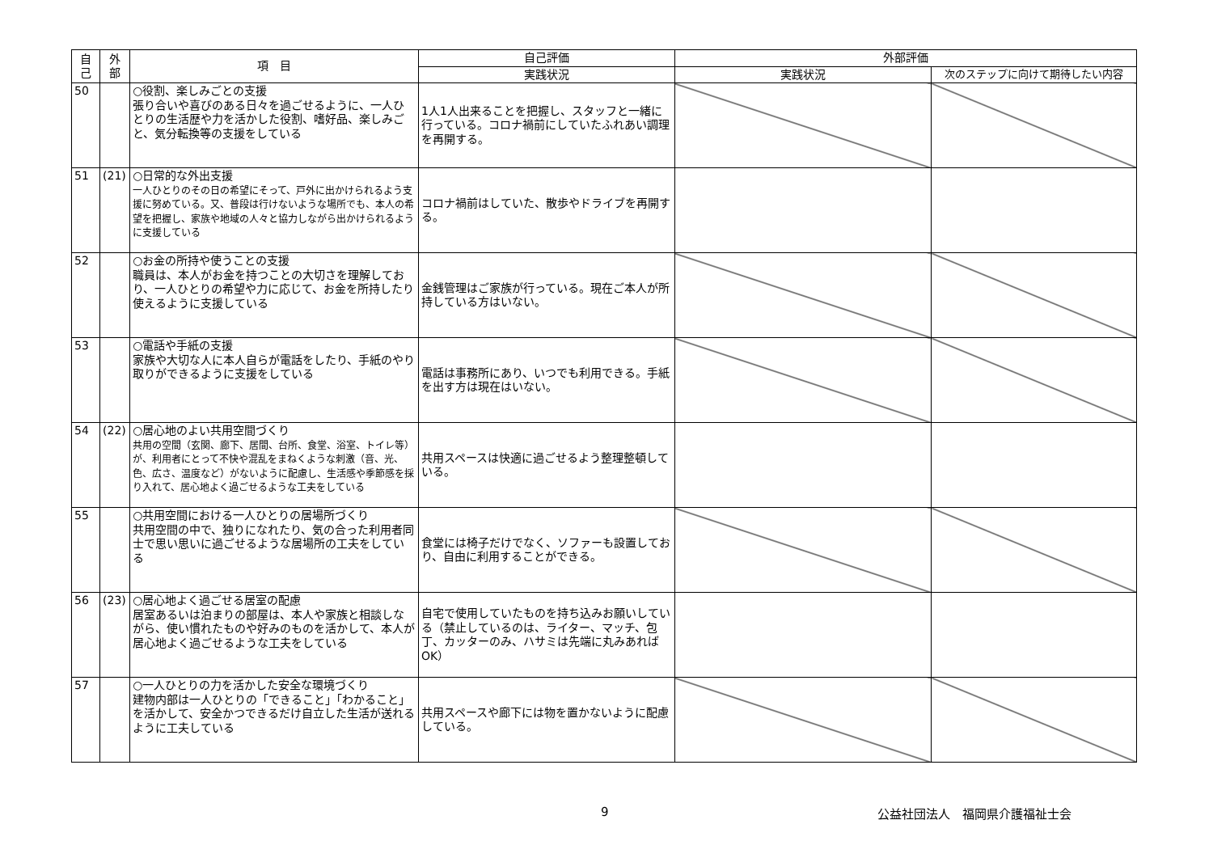| 自 己 | 外 部 | 項 目 | 自己評価 | 外部評価 | |
| --- | --- | --- | --- | --- | --- |
| | | | 実践状況 | 実践状況 | 次のステップに向けて期待したい内容 |
| 50 | | ○役割、楽しみごとの支援 張り合いや喜びのある日々を過ごせるように、一人ひとりの生活歴や力を活かした役割、嗜好品、楽しみごと、気分転換等の支援をしている | 1人1人出来ることを把握し、スタッフと一緒に行っている。コロナ禍前にしていたふれあい調理を再開する。 | | |
| 51 | (21) | ○日常的な外出支援 一人ひとりのその日の希望にそって、戸外に出かけられるよう支援に努めている。又、普段は行けないような場所でも、本人の希望を把握し、家族や地域の人々と協力しながら出かけられるように支援している | コロナ禍前はしていた、散歩やドライブを再開する。 | | |
| 52 | | ○お金の所持や使うことの支援 職員は、本人がお金を持つことの大切さを理解しており、一人ひとりの希望や力に応じて、お金を所持したり使えるように支援している | 金銭管理はご家族が行っている。現在ご本人が所持している方はいない。 | | |
| 53 | | ○電話や手紙の支援 家族や大切な人に本人自らが電話をしたり、手紙のやり取りができるように支援をしている | 電話は事務所にあり、いつでも利用できる。手紙を出す方は現在はいない。 | | |
| 54 | (22) | ○居心地のよい共用空間づくり 共用の空間（玄関、廊下、居間、台所、食堂、浴室、トイレ等）が、利用者にとって不快や混乱をまねくような刺激（音、光、色、広さ、温度など）がないように配慮し、生活感や季節感を採り入れて、居心地よく過ごせるような工夫をしている | 共用スペースは快適に過ごせるよう整理整頓している。 | | |
| 55 | | ○共用空間における一人ひとりの居場所づくり 共用空間の中で、独りになれたり、気の合った利用者同士で思い思いに過ごせるような居場所の工夫をしている | 食堂には椅子だけでなく、ソファーも設置しており、自由に利用することができる。 | | |
| 56 | (23) | ○居心地よく過ごせる居室の配慮 居室あるいは泊まりの部屋は、本人や家族と相談しながら、使い慣れたものや好みのものを活かして、本人が居心地よく過ごせるような工夫をしている | 自宅で使用していたものを持ち込みお願いしている（禁止しているのは、ライター、マッチ、包丁、カッターのみ、ハサミは先端に丸みあればOK） | | |
| 57 | | ○一人ひとりの力を活かした安全な環境づくり 建物内部は一人ひとりの「できること」「わかること」を活かして、安全かつできるだけ自立した生活が送れるように工夫している | 共用スペースや廊下には物を置かないように配慮している。 | | |
9 公益社団法人　福岡県介護福祉士会